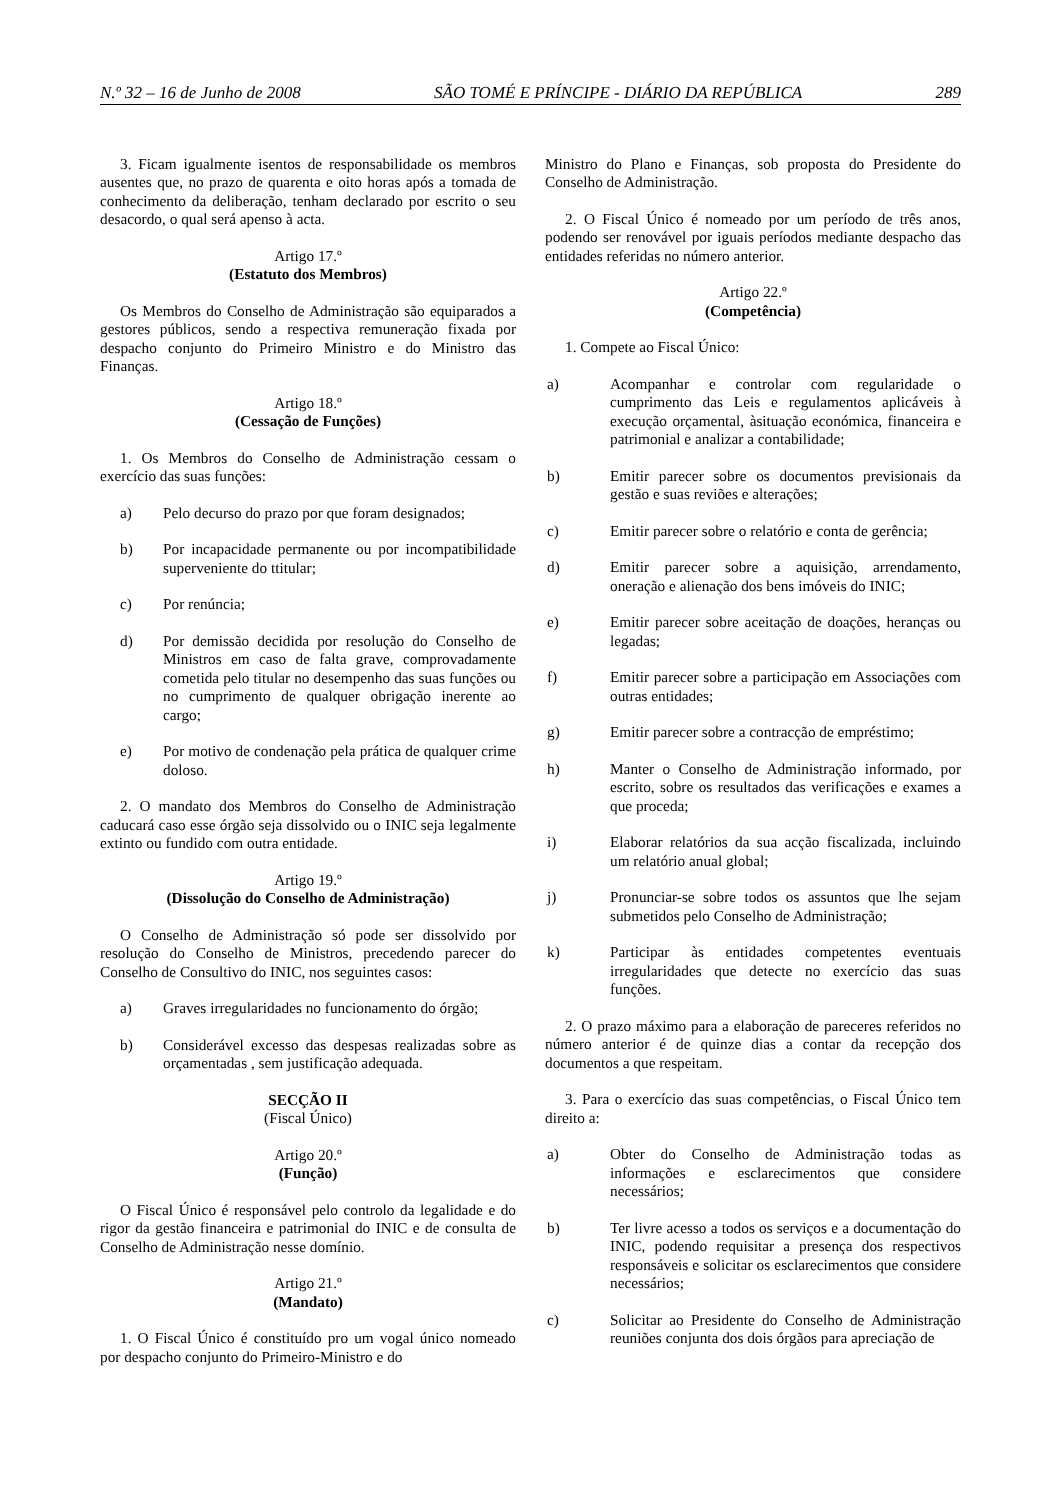N.º 32 – 16 de Junho de 2008 SÃO TOMÉ E PRÍNCIPE - DIÁRIO DA REPÚBLICA 289
3. Ficam igualmente isentos de responsabilidade os membros ausentes que, no prazo de quarenta e oito horas após a tomada de conhecimento da deliberação, tenham declarado por escrito o seu desacordo, o qual será apenso à acta.
Artigo 17.º
(Estatuto dos Membros)
Os Membros do Conselho de Administração são equiparados a gestores públicos, sendo a respectiva remuneração fixada por despacho conjunto do Primeiro Ministro e do Ministro das Finanças.
Artigo 18.º
(Cessação de Funções)
1. Os Membros do Conselho de Administração cessam o exercício das suas funções:
a) Pelo decurso do prazo por que foram designados;
b) Por incapacidade permanente ou por incompatibilidade superveniente do ttitular;
c) Por renúncia;
d) Por demissão decidida por resolução do Conselho de Ministros em caso de falta grave, comprovadamente cometida pelo titular no desempenho das suas funções ou no cumprimento de qualquer obrigação inerente ao cargo;
e) Por motivo de condenação pela prática de qualquer crime doloso.
2. O mandato dos Membros do Conselho de Administração caducará caso esse órgão seja dissolvido ou o INIC seja legalmente extinto ou fundido com outra entidade.
Artigo 19.º
(Dissolução do Conselho de Administração)
O Conselho de Administração só pode ser dissolvido por resolução do Conselho de Ministros, precedendo parecer do Conselho de Consultivo do INIC, nos seguintes casos:
a) Graves irregularidades no funcionamento do órgão;
b) Considerável excesso das despesas realizadas sobre as orçamentadas , sem justificação adequada.
SECÇÃO II
(Fiscal Único)
Artigo 20.º
(Função)
O Fiscal Único é responsável pelo controlo da legalidade e do rigor da gestão financeira e patrimonial do INIC e de consulta de Conselho de Administração nesse domínio.
Artigo 21.º
(Mandato)
1. O Fiscal Único é constituído pro um vogal único nomeado por despacho conjunto do Primeiro-Ministro e do
Ministro do Plano e Finanças, sob proposta do Presidente do Conselho de Administração.
2. O Fiscal Único é nomeado por um período de três anos, podendo ser renovável por iguais períodos mediante despacho das entidades referidas no número anterior.
Artigo 22.º
(Competência)
1. Compete ao Fiscal Único:
a) Acompanhar e controlar com regularidade o cumprimento das Leis e regulamentos aplicáveis à execução orçamental, àsituação económica, financeira e patrimonial e analizar a contabilidade;
b) Emitir parecer sobre os documentos previsionais da gestão e suas reviões e alterações;
c) Emitir parecer sobre o relatório e conta de gerência;
d) Emitir parecer sobre a aquisição, arrendamento, oneração e alienação dos bens imóveis do INIC;
e) Emitir parecer sobre aceitação de doações, heranças ou legadas;
f) Emitir parecer sobre a participação em Associações com outras entidades;
g) Emitir parecer sobre a contracção de empréstimo;
h) Manter o Conselho de Administração informado, por escrito, sobre os resultados das verificações e exames a que proceda;
i) Elaborar relatórios da sua acção fiscalizada, incluindo um relatório anual global;
j) Pronunciar-se sobre todos os assuntos que lhe sejam submetidos pelo Conselho de Administração;
k) Participar às entidades competentes eventuais irregularidades que detecte no exercício das suas funções.
2. O prazo máximo para a elaboração de pareceres referidos no número anterior é de quinze dias a contar da recepção dos documentos a que respeitam.
3. Para o exercício das suas competências, o Fiscal Único tem direito a:
a) Obter do Conselho de Administração todas as informações e esclarecimentos que considere necessários;
b) Ter livre acesso a todos os serviços e a documentação do INIC, podendo requisitar a presença dos respectivos responsáveis e solicitar os esclarecimentos que considere necessários;
c) Solicitar ao Presidente do Conselho de Administração reuniões conjunta dos dois órgãos para apreciação de